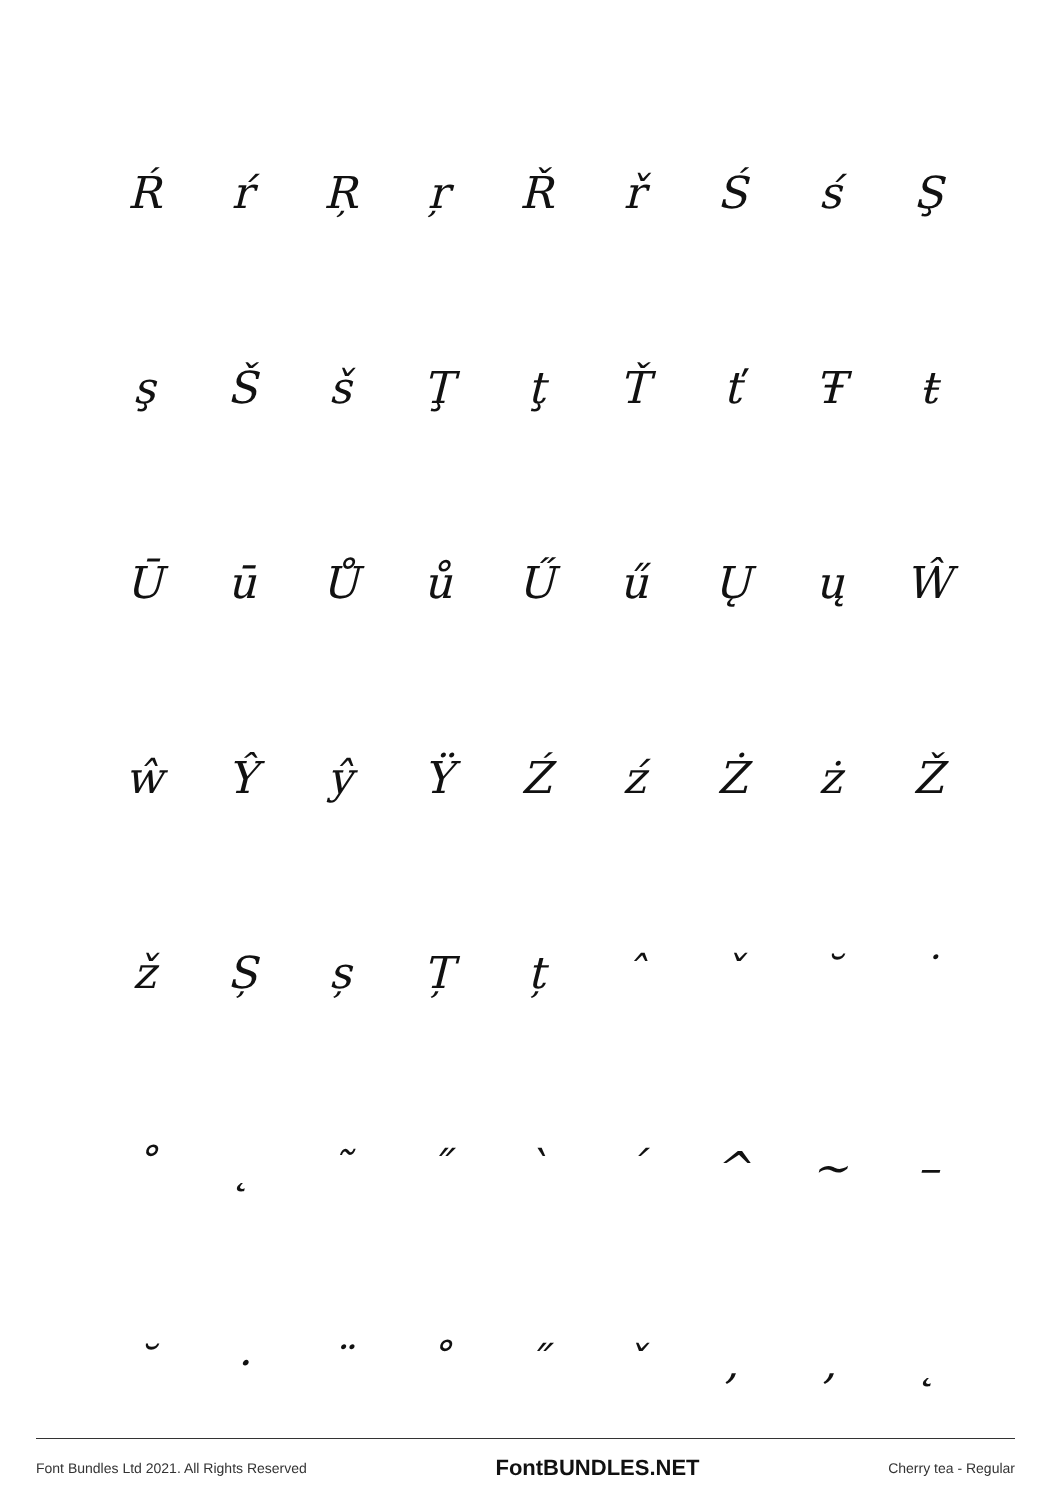| Ŕ | ŕ | Ŗ | ŗ | Ř | ř | Ś | ś | Ş |
| ş | Š | š | Ţ | ţ | Ť | ť | Ŧ | ŧ |
| Ū | ū | Ů | ů | Ű | ű | Ų | ų | Ŵ |
| ŵ | Ŷ | ŷ | Ÿ | Ź | ź | Ż | ż | Ž |
| ž | Ș | ș | Ț | ț | ˆ | ˇ | ˘ | ˙ |
| ˚ | ˛ | ˜ | ˝ | ` | ´ | ^ | ~ | – |
| ˘ | · | ¨ | ˚ | ˝ | ˇ | , | , | ˛ |
Font Bundles Ltd 2021. All Rights Reserved FontBUNDLES.NET Cherry tea - Regular